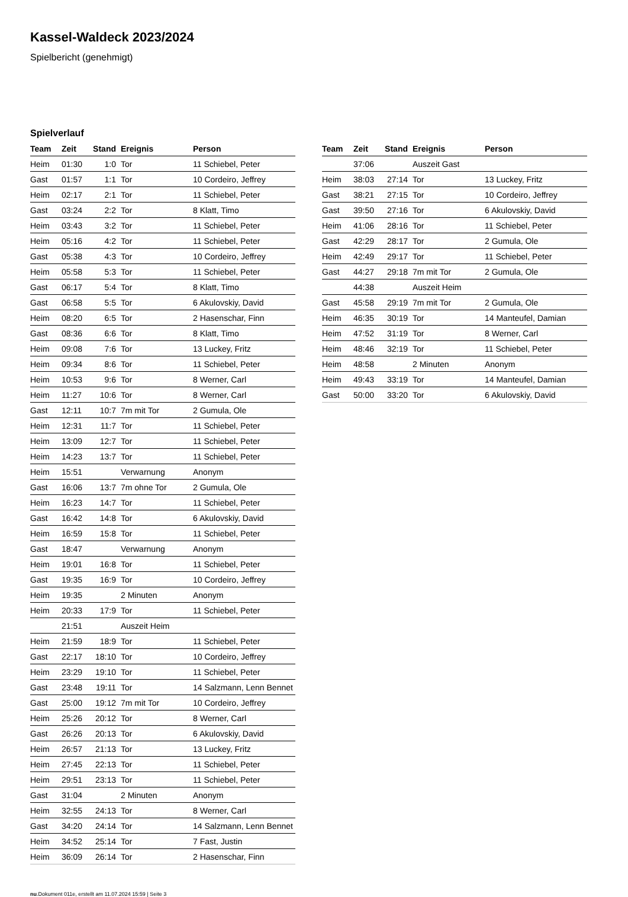Kassel-Waldeck 2023/2024
Spielbericht (genehmigt)
Spielverlauf
| Team | Zeit | Stand | Ereignis | Person |
| --- | --- | --- | --- | --- |
| Heim | 01:30 | 1:0 | Tor | 11 Schiebel, Peter |
| Gast | 01:57 | 1:1 | Tor | 10 Cordeiro, Jeffrey |
| Heim | 02:17 | 2:1 | Tor | 11 Schiebel, Peter |
| Gast | 03:24 | 2:2 | Tor | 8 Klatt, Timo |
| Heim | 03:43 | 3:2 | Tor | 11 Schiebel, Peter |
| Heim | 05:16 | 4:2 | Tor | 11 Schiebel, Peter |
| Gast | 05:38 | 4:3 | Tor | 10 Cordeiro, Jeffrey |
| Heim | 05:58 | 5:3 | Tor | 11 Schiebel, Peter |
| Gast | 06:17 | 5:4 | Tor | 8 Klatt, Timo |
| Gast | 06:58 | 5:5 | Tor | 6 Akulovskiy, David |
| Heim | 08:20 | 6:5 | Tor | 2 Hasenschar, Finn |
| Gast | 08:36 | 6:6 | Tor | 8 Klatt, Timo |
| Heim | 09:08 | 7:6 | Tor | 13 Luckey, Fritz |
| Heim | 09:34 | 8:6 | Tor | 11 Schiebel, Peter |
| Heim | 10:53 | 9:6 | Tor | 8 Werner, Carl |
| Heim | 11:27 | 10:6 | Tor | 8 Werner, Carl |
| Gast | 12:11 | 10:7 | 7m mit Tor | 2 Gumula, Ole |
| Heim | 12:31 | 11:7 | Tor | 11 Schiebel, Peter |
| Heim | 13:09 | 12:7 | Tor | 11 Schiebel, Peter |
| Heim | 14:23 | 13:7 | Tor | 11 Schiebel, Peter |
| Heim | 15:51 | | Verwarnung | Anonym |
| Gast | 16:06 | 13:7 | 7m ohne Tor | 2 Gumula, Ole |
| Heim | 16:23 | 14:7 | Tor | 11 Schiebel, Peter |
| Gast | 16:42 | 14:8 | Tor | 6 Akulovskiy, David |
| Heim | 16:59 | 15:8 | Tor | 11 Schiebel, Peter |
| Gast | 18:47 | | Verwarnung | Anonym |
| Heim | 19:01 | 16:8 | Tor | 11 Schiebel, Peter |
| Gast | 19:35 | 16:9 | Tor | 10 Cordeiro, Jeffrey |
| Heim | 19:35 | | 2 Minuten | Anonym |
| Heim | 20:33 | 17:9 | Tor | 11 Schiebel, Peter |
| | 21:51 | | Auszeit Heim | |
| Heim | 21:59 | 18:9 | Tor | 11 Schiebel, Peter |
| Gast | 22:17 | 18:10 | Tor | 10 Cordeiro, Jeffrey |
| Heim | 23:29 | 19:10 | Tor | 11 Schiebel, Peter |
| Gast | 23:48 | 19:11 | Tor | 14 Salzmann, Lenn Bennet |
| Gast | 25:00 | 19:12 | 7m mit Tor | 10 Cordeiro, Jeffrey |
| Heim | 25:26 | 20:12 | Tor | 8 Werner, Carl |
| Gast | 26:26 | 20:13 | Tor | 6 Akulovskiy, David |
| Heim | 26:57 | 21:13 | Tor | 13 Luckey, Fritz |
| Heim | 27:45 | 22:13 | Tor | 11 Schiebel, Peter |
| Heim | 29:51 | 23:13 | Tor | 11 Schiebel, Peter |
| Gast | 31:04 | | 2 Minuten | Anonym |
| Heim | 32:55 | 24:13 | Tor | 8 Werner, Carl |
| Gast | 34:20 | 24:14 | Tor | 14 Salzmann, Lenn Bennet |
| Heim | 34:52 | 25:14 | Tor | 7 Fast, Justin |
| Heim | 36:09 | 26:14 | Tor | 2 Hasenschar, Finn |
| Team | Zeit | Stand | Ereignis | Person |
| --- | --- | --- | --- | --- |
| | 37:06 | | Auszeit Gast | |
| Heim | 38:03 | 27:14 | Tor | 13 Luckey, Fritz |
| Gast | 38:21 | 27:15 | Tor | 10 Cordeiro, Jeffrey |
| Gast | 39:50 | 27:16 | Tor | 6 Akulovskiy, David |
| Heim | 41:06 | 28:16 | Tor | 11 Schiebel, Peter |
| Gast | 42:29 | 28:17 | Tor | 2 Gumula, Ole |
| Heim | 42:49 | 29:17 | Tor | 11 Schiebel, Peter |
| Gast | 44:27 | 29:18 | 7m mit Tor | 2 Gumula, Ole |
| | 44:38 | | Auszeit Heim | |
| Gast | 45:58 | 29:19 | 7m mit Tor | 2 Gumula, Ole |
| Heim | 46:35 | 30:19 | Tor | 14 Manteufel, Damian |
| Heim | 47:52 | 31:19 | Tor | 8 Werner, Carl |
| Heim | 48:46 | 32:19 | Tor | 11 Schiebel, Peter |
| Heim | 48:58 | | 2 Minuten | Anonym |
| Heim | 49:43 | 33:19 | Tor | 14 Manteufel, Damian |
| Gast | 50:00 | 33:20 | Tor | 6 Akulovskiy, David |
nu.Dokument 011e, erstellt am 11.07.2024 15:59 | Seite 3